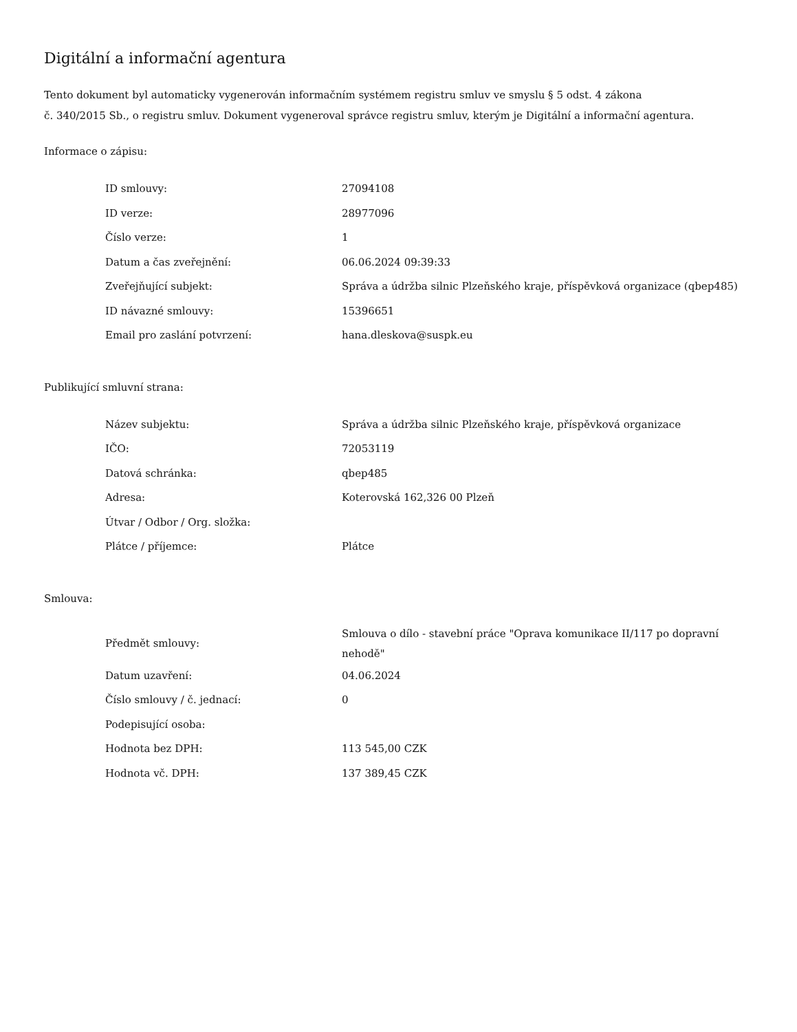Digitální a informační agentura
Tento dokument byl automaticky vygenerován informačním systémem registru smluv ve smyslu § 5 odst. 4 zákona
č. 340/2015 Sb., o registru smluv. Dokument vygeneroval správce registru smluv, kterým je Digitální a informační agentura.
Informace o zápisu:
| ID smlouvy: | 27094108 |
| ID verze: | 28977096 |
| Číslo verze: | 1 |
| Datum a čas zveřejnění: | 06.06.2024 09:39:33 |
| Zveřejňující subjekt: | Správa a údržba silnic Plzeňského kraje, příspěvková organizace (qbep485) |
| ID návazné smlouvy: | 15396651 |
| Email pro zaslání potvrzení: | hana.dleskova@suspk.eu |
Publikující smluvní strana:
| Název subjektu: | Správa a údržba silnic Plzeňského kraje, příspěvková organizace |
| IČO: | 72053119 |
| Datová schránka: | qbep485 |
| Adresa: | Koterovská 162,326 00 Plzeň |
| Útvar / Odbor / Org. složka: | |
| Plátce / příjemce: | Plátce |
Smlouva:
| Předmět smlouvy: | Smlouva o dílo - stavební práce "Oprava komunikace II/117 po dopravní nehodě" |
| Datum uzavření: | 04.06.2024 |
| Číslo smlouvy / č. jednací: | 0 |
| Podepisující osoba: | |
| Hodnota bez DPH: | 113 545,00 CZK |
| Hodnota vč. DPH: | 137 389,45 CZK |